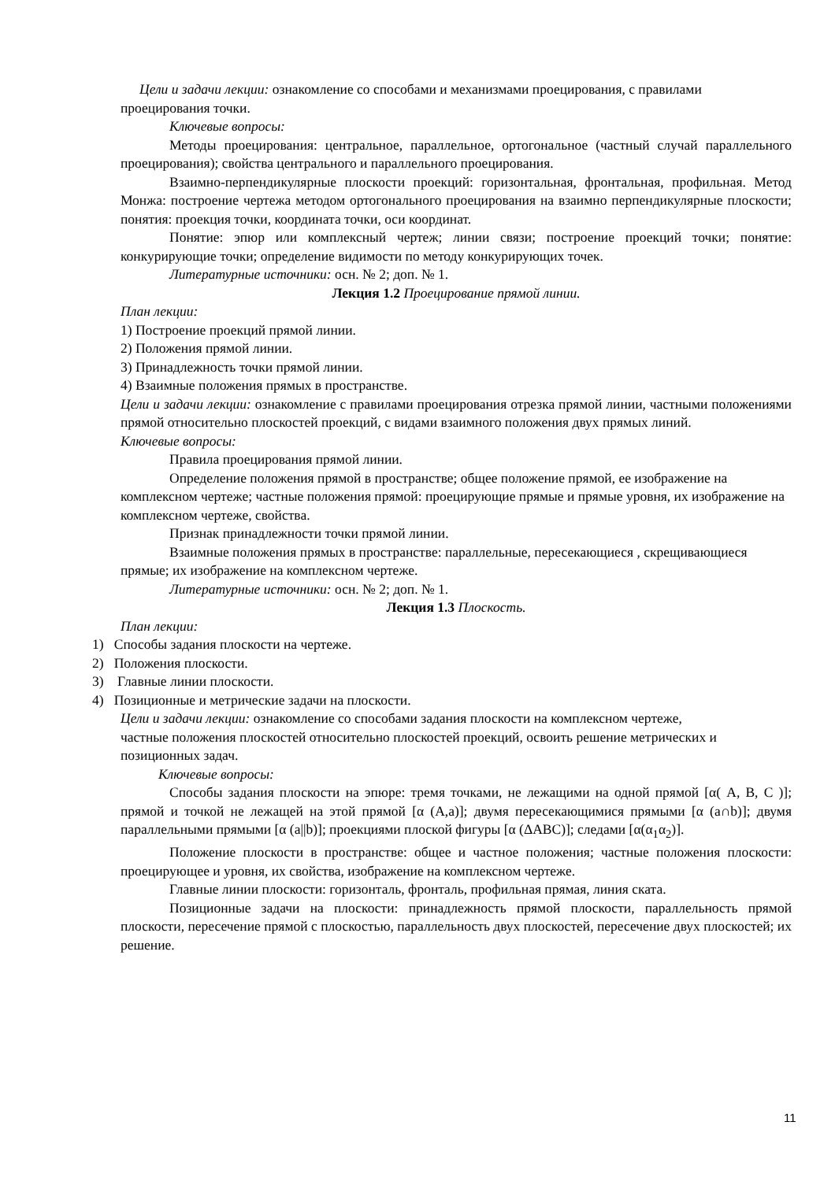Цели и задачи лекции: ознакомление со способами и механизмами проецирования, с правилами проецирования точки.
Ключевые вопросы:
Методы проецирования: центральное, параллельное, ортогональное (частный случай параллельного проецирования); свойства центрального и параллельного проецирования.
Взаимно-перпендикулярные плоскости проекций: горизонтальная, фронтальная, профильная. Метод Монжа: построение чертежа методом ортогонального проецирования на взаимно перпендикулярные плоскости; понятия: проекция точки, координата точки, оси координат.
Понятие: эпюр или комплексный чертеж; линии связи; построение проекций точки; понятие: конкурирующие точки; определение видимости по методу конкурирующих точек.
Литературные источники: осн. № 2; доп. № 1.
Лекция 1.2 Проецирование прямой линии.
План лекции:
1) Построение проекций прямой линии.
2) Положения прямой линии.
3) Принадлежность точки прямой линии.
4) Взаимные положения прямых в пространстве.
Цели и задачи лекции: ознакомление с правилами проецирования отрезка прямой линии, частными положениями прямой относительно плоскостей проекций, с видами взаимного положения двух прямых линий.
Ключевые вопросы:
Правила проецирования прямой линии.
Определение положения прямой в пространстве; общее положение прямой, ее изображение на комплексном чертеже; частные положения прямой: проецирующие прямые и прямые уровня, их изображение на комплексном чертеже, свойства.
Признак принадлежности точки прямой линии.
Взаимные положения прямых в пространстве: параллельные, пересекающиеся , скрещивающиеся прямые; их изображение на комплексном чертеже.
Литературные источники: осн. № 2; доп. № 1.
Лекция 1.3 Плоскость.
План лекции:
1) Способы задания плоскости на чертеже.
2) Положения плоскости.
3) Главные линии плоскости.
4) Позиционные и метрические задачи на плоскости.
Цели и задачи лекции: ознакомление со способами задания плоскости на комплексном чертеже,
частные положения плоскостей относительно плоскостей проекций, освоить решение метрических и позиционных задач.
Ключевые вопросы:
Способы задания плоскости на эпюре: тремя точками, не лежащими на одной прямой [α( A, B, C )]; прямой и точкой не лежащей на этой прямой [α (A,a)]; двумя пересекающимися прямыми [α (a∩b)]; двумя параллельными прямыми [α (a||b)]; проекциями плоской фигуры [α (ΔABC)]; следами [α(α<sub>1</sub>α<sub>2</sub>)].
Положение плоскости в пространстве: общее и частное положения; частные положения плоскости: проецирующее и уровня, их свойства, изображение на комплексном чертеже.
Главные линии плоскости: горизонталь, фронталь, профильная прямая, линия ската.
Позиционные задачи на плоскости: принадлежность прямой плоскости, параллельность прямой плоскости, пересечение прямой с плоскостью, параллельность двух плоскостей, пересечение двух плоскостей; их решение.
11